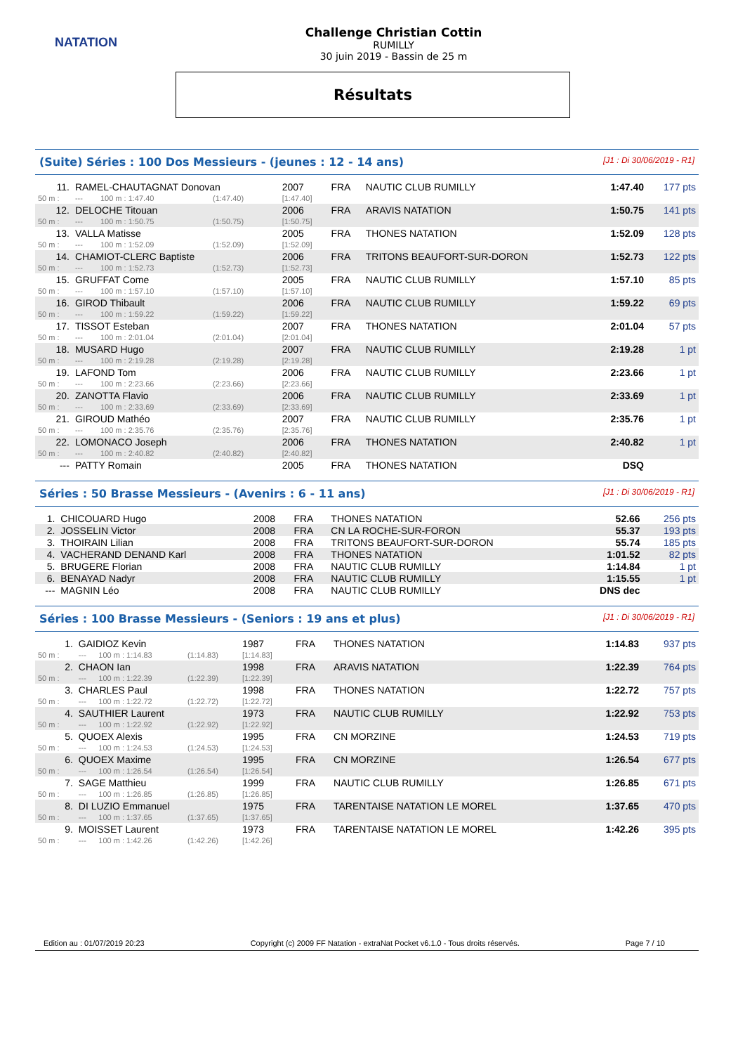NATATION
Challenge Christian Cottin
RUMILLY
30 juin 2019 - Bassin de 25 m
Résultats
(Suite) Séries : 100 Dos Messieurs - (jeunes : 12 - 14 ans) [J1 : Di 30/06/2019 - R1]
| 11. | RAMEL-CHAUTAGNAT Donovan | | | 2007 | FRA | NAUTIC CLUB RUMILLY | 1:47.40 | 177 pts |
| 50 m : | --- | 100 m : 1:47.40 | (1:47.40) | [1:47.40] | | | | |
| 12. | DELOCHE Titouan | | | 2006 | FRA | ARAVIS NATATION | 1:50.75 | 141 pts |
| 50 m : | --- | 100 m : 1:50.75 | (1:50.75) | [1:50.75] | | | | |
| 13. | VALLA Matisse | | | 2005 | FRA | THONES NATATION | 1:52.09 | 128 pts |
| 50 m : | --- | 100 m : 1:52.09 | (1:52.09) | [1:52.09] | | | | |
| 14. | CHAMIOT-CLERC Baptiste | | | 2006 | FRA | TRITONS BEAUFORT-SUR-DORON | 1:52.73 | 122 pts |
| 50 m : | --- | 100 m : 1:52.73 | (1:52.73) | [1:52.73] | | | | |
| 15. | GRUFFAT Come | | | 2005 | FRA | NAUTIC CLUB RUMILLY | 1:57.10 | 85 pts |
| 50 m : | --- | 100 m : 1:57.10 | (1:57.10) | [1:57.10] | | | | |
| 16. | GIROD Thibault | | | 2006 | FRA | NAUTIC CLUB RUMILLY | 1:59.22 | 69 pts |
| 50 m : | --- | 100 m : 1:59.22 | (1:59.22) | [1:59.22] | | | | |
| 17. | TISSOT Esteban | | | 2007 | FRA | THONES NATATION | 2:01.04 | 57 pts |
| 50 m : | --- | 100 m : 2:01.04 | (2:01.04) | [2:01.04] | | | | |
| 18. | MUSARD Hugo | | | 2007 | FRA | NAUTIC CLUB RUMILLY | 2:19.28 | 1 pt |
| 50 m : | --- | 100 m : 2:19.28 | (2:19.28) | [2:19.28] | | | | |
| 19. | LAFOND Tom | | | 2006 | FRA | NAUTIC CLUB RUMILLY | 2:23.66 | 1 pt |
| 50 m : | --- | 100 m : 2:23.66 | (2:23.66) | [2:23.66] | | | | |
| 20. | ZANOTTA Flavio | | | 2006 | FRA | NAUTIC CLUB RUMILLY | 2:33.69 | 1 pt |
| 50 m : | --- | 100 m : 2:33.69 | (2:33.69) | [2:33.69] | | | | |
| 21. | GIROUD Mathéo | | | 2007 | FRA | NAUTIC CLUB RUMILLY | 2:35.76 | 1 pt |
| 50 m : | --- | 100 m : 2:35.76 | (2:35.76) | [2:35.76] | | | | |
| 22. | LOMONACO Joseph | | | 2006 | FRA | THONES NATATION | 2:40.82 | 1 pt |
| 50 m : | --- | 100 m : 2:40.82 | (2:40.82) | [2:40.82] | | | | |
| --- | PATTY Romain | | | 2005 | FRA | THONES NATATION | DSQ | |
Séries : 50 Brasse Messieurs - (Avenirs : 6 - 11 ans) [J1 : Di 30/06/2019 - R1]
| 1. | CHICOUARD Hugo | 2008 | FRA | THONES NATATION | 52.66 | 256 pts |
| 2. | JOSSELIN Victor | 2008 | FRA | CN LA ROCHE-SUR-FORON | 55.37 | 193 pts |
| 3. | THOIRAIN Lilian | 2008 | FRA | TRITONS BEAUFORT-SUR-DORON | 55.74 | 185 pts |
| 4. | VACHERAND DENAND Karl | 2008 | FRA | THONES NATATION | 1:01.52 | 82 pts |
| 5. | BRUGERE Florian | 2008 | FRA | NAUTIC CLUB RUMILLY | 1:14.84 | 1 pt |
| 6. | BENAYAD Nadyr | 2008 | FRA | NAUTIC CLUB RUMILLY | 1:15.55 | 1 pt |
| --- | MAGNIN Léo | 2008 | FRA | NAUTIC CLUB RUMILLY | DNS dec | |
Séries : 100 Brasse Messieurs - (Seniors : 19 ans et plus) [J1 : Di 30/06/2019 - R1]
| 1. | GAIDIOZ Kevin | | | 1987 | FRA | THONES NATATION | 1:14.83 | 937 pts |
| 50 m : | --- | 100 m : 1:14.83 | (1:14.83) | [1:14.83] | | | | |
| 2. | CHAON Ian | | | 1998 | FRA | ARAVIS NATATION | 1:22.39 | 764 pts |
| 50 m : | --- | 100 m : 1:22.39 | (1:22.39) | [1:22.39] | | | | |
| 3. | CHARLES Paul | | | 1998 | FRA | THONES NATATION | 1:22.72 | 757 pts |
| 50 m : | --- | 100 m : 1:22.72 | (1:22.72) | [1:22.72] | | | | |
| 4. | SAUTHIER Laurent | | | 1973 | FRA | NAUTIC CLUB RUMILLY | 1:22.92 | 753 pts |
| 50 m : | --- | 100 m : 1:22.92 | (1:22.92) | [1:22.92] | | | | |
| 5. | QUOEX Alexis | | | 1995 | FRA | CN MORZINE | 1:24.53 | 719 pts |
| 50 m : | --- | 100 m : 1:24.53 | (1:24.53) | [1:24.53] | | | | |
| 6. | QUOEX Maxime | | | 1995 | FRA | CN MORZINE | 1:26.54 | 677 pts |
| 50 m : | --- | 100 m : 1:26.54 | (1:26.54) | [1:26.54] | | | | |
| 7. | SAGE Matthieu | | | 1999 | FRA | NAUTIC CLUB RUMILLY | 1:26.85 | 671 pts |
| 50 m : | --- | 100 m : 1:26.85 | (1:26.85) | [1:26.85] | | | | |
| 8. | DI LUZIO Emmanuel | | | 1975 | FRA | TARENTAISE NATATION LE MOREL | 1:37.65 | 470 pts |
| 50 m : | --- | 100 m : 1:37.65 | (1:37.65) | [1:37.65] | | | | |
| 9. | MOISSET Laurent | | | 1973 | FRA | TARENTAISE NATATION LE MOREL | 1:42.26 | 395 pts |
| 50 m : | --- | 100 m : 1:42.26 | (1:42.26) | [1:42.26] | | | | |
Edition au : 01/07/2019 20:23 Copyright (c) 2009 FF Natation - extraNat Pocket v6.1.0 - Tous droits réservés. Page 7 / 10